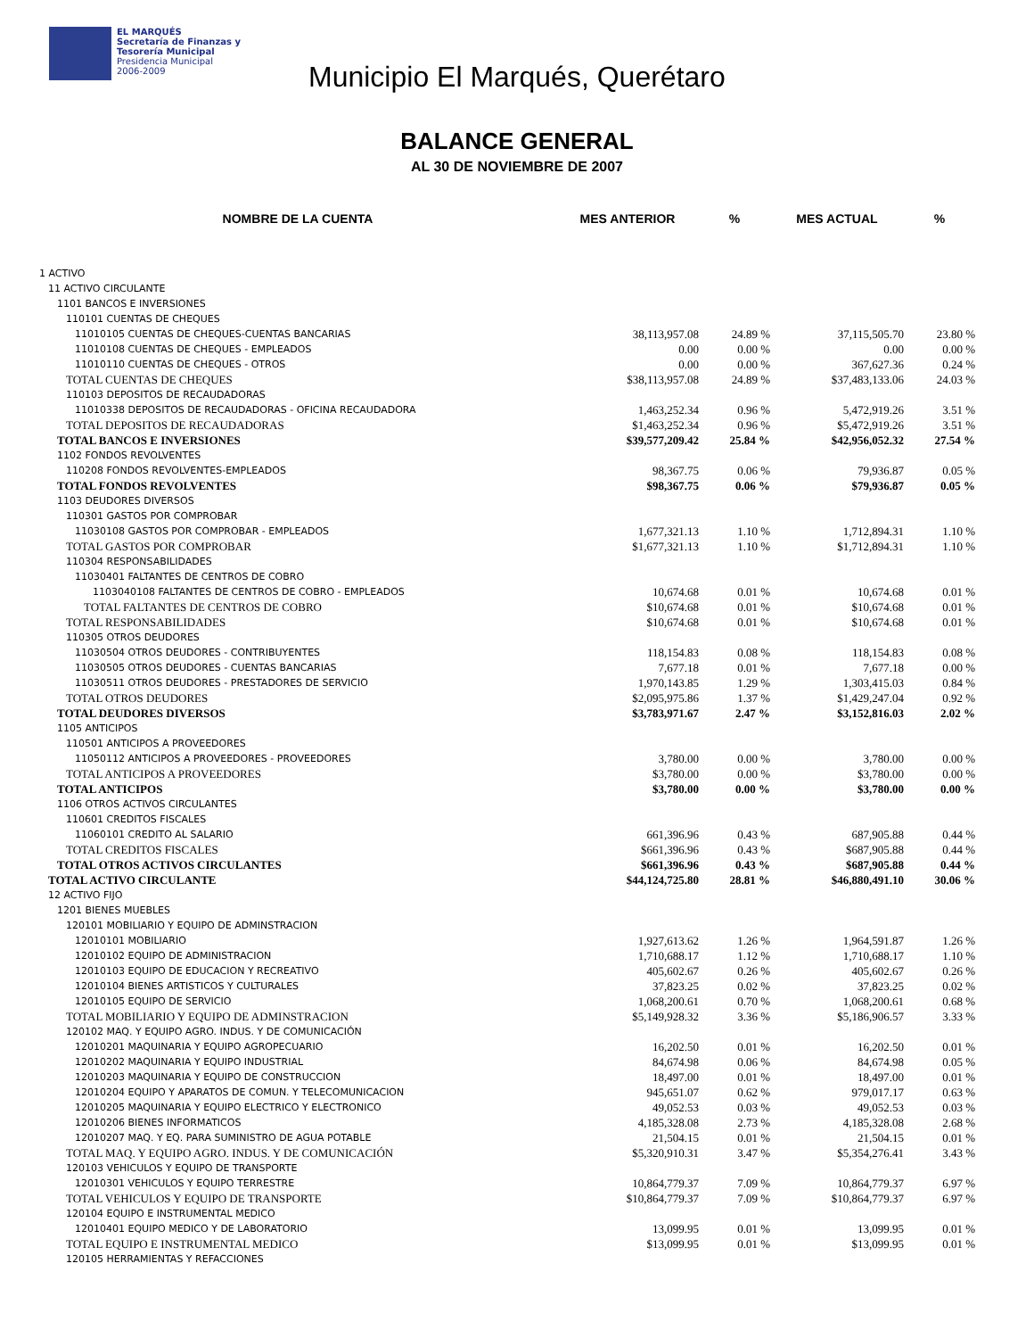EL MARQUÉS
Secretaría de Finanzas y
Tesorería Municipal
Presidencia Municipal
2006-2009
Municipio El Marqués, Querétaro
BALANCE GENERAL
AL 30 DE NOVIEMBRE DE 2007
| NOMBRE DE LA CUENTA | MES ANTERIOR | % | MES ACTUAL | % |
| --- | --- | --- | --- | --- |
| 1 ACTIVO | | | | |
| 11 ACTIVO CIRCULANTE | | | | |
| 1101 BANCOS E INVERSIONES | | | | |
| 110101 CUENTAS DE CHEQUES | | | | |
| 11010105 CUENTAS DE CHEQUES-CUENTAS BANCARIAS | 38,113,957.08 | 24.89 % | 37,115,505.70 | 23.80 % |
| 11010108 CUENTAS DE CHEQUES - EMPLEADOS | 0.00 | 0.00 % | 0.00 | 0.00 % |
| 11010110 CUENTAS DE CHEQUES - OTROS | 0.00 | 0.00 % | 367,627.36 | 0.24 % |
| TOTAL CUENTAS DE CHEQUES | $38,113,957.08 | 24.89 % | $37,483,133.06 | 24.03 % |
| 110103 DEPOSITOS DE RECAUDADORAS | | | | |
| 11010338 DEPOSITOS DE RECAUDADORAS - OFICINA RECAUDADORA | 1,463,252.34 | 0.96 % | 5,472,919.26 | 3.51 % |
| TOTAL DEPOSITOS DE RECAUDADORAS | $1,463,252.34 | 0.96 % | $5,472,919.26 | 3.51 % |
| TOTAL BANCOS E INVERSIONES | $39,577,209.42 | 25.84 % | $42,956,052.32 | 27.54 % |
| 1102 FONDOS REVOLVENTES | | | | |
| 110208 FONDOS REVOLVENTES-EMPLEADOS | 98,367.75 | 0.06 % | 79,936.87 | 0.05 % |
| TOTAL FONDOS REVOLVENTES | $98,367.75 | 0.06 % | $79,936.87 | 0.05 % |
| 1103 DEUDORES DIVERSOS | | | | |
| 110301 GASTOS POR COMPROBAR | | | | |
| 11030108 GASTOS POR COMPROBAR - EMPLEADOS | 1,677,321.13 | 1.10 % | 1,712,894.31 | 1.10 % |
| TOTAL GASTOS POR COMPROBAR | $1,677,321.13 | 1.10 % | $1,712,894.31 | 1.10 % |
| 110304 RESPONSABILIDADES | | | | |
| 11030401 FALTANTES DE CENTROS DE COBRO | | | | |
| 1103040108 FALTANTES DE CENTROS DE COBRO - EMPLEADOS | 10,674.68 | 0.01 % | 10,674.68 | 0.01 % |
| TOTAL FALTANTES DE CENTROS DE COBRO | $10,674.68 | 0.01 % | $10,674.68 | 0.01 % |
| TOTAL RESPONSABILIDADES | $10,674.68 | 0.01 % | $10,674.68 | 0.01 % |
| 110305 OTROS DEUDORES | | | | |
| 11030504 OTROS DEUDORES - CONTRIBUYENTES | 118,154.83 | 0.08 % | 118,154.83 | 0.08 % |
| 11030505 OTROS DEUDORES - CUENTAS BANCARIAS | 7,677.18 | 0.01 % | 7,677.18 | 0.00 % |
| 11030511 OTROS DEUDORES - PRESTADORES DE SERVICIO | 1,970,143.85 | 1.29 % | 1,303,415.03 | 0.84 % |
| TOTAL OTROS DEUDORES | $2,095,975.86 | 1.37 % | $1,429,247.04 | 0.92 % |
| TOTAL DEUDORES DIVERSOS | $3,783,971.67 | 2.47 % | $3,152,816.03 | 2.02 % |
| 1105 ANTICIPOS | | | | |
| 110501 ANTICIPOS A PROVEEDORES | | | | |
| 11050112 ANTICIPOS A PROVEEDORES - PROVEEDORES | 3,780.00 | 0.00 % | 3,780.00 | 0.00 % |
| TOTAL ANTICIPOS A PROVEEDORES | $3,780.00 | 0.00 % | $3,780.00 | 0.00 % |
| TOTAL ANTICIPOS | $3,780.00 | 0.00 % | $3,780.00 | 0.00 % |
| 1106 OTROS ACTIVOS CIRCULANTES | | | | |
| 110601 CREDITOS FISCALES | | | | |
| 11060101 CREDITO AL SALARIO | 661,396.96 | 0.43 % | 687,905.88 | 0.44 % |
| TOTAL CREDITOS FISCALES | $661,396.96 | 0.43 % | $687,905.88 | 0.44 % |
| TOTAL OTROS ACTIVOS CIRCULANTES | $661,396.96 | 0.43 % | $687,905.88 | 0.44 % |
| TOTAL ACTIVO CIRCULANTE | $44,124,725.80 | 28.81 % | $46,880,491.10 | 30.06 % |
| 12 ACTIVO FIJO | | | | |
| 1201 BIENES MUEBLES | | | | |
| 120101 MOBILIARIO Y EQUIPO DE ADMINSTRACION | | | | |
| 12010101 MOBILIARIO | 1,927,613.62 | 1.26 % | 1,964,591.87 | 1.26 % |
| 12010102 EQUIPO DE ADMINISTRACION | 1,710,688.17 | 1.12 % | 1,710,688.17 | 1.10 % |
| 12010103 EQUIPO DE EDUCACION Y RECREATIVO | 405,602.67 | 0.26 % | 405,602.67 | 0.26 % |
| 12010104 BIENES ARTISTICOS Y CULTURALES | 37,823.25 | 0.02 % | 37,823.25 | 0.02 % |
| 12010105 EQUIPO DE SERVICIO | 1,068,200.61 | 0.70 % | 1,068,200.61 | 0.68 % |
| TOTAL MOBILIARIO Y EQUIPO DE ADMINSTRACION | $5,149,928.32 | 3.36 % | $5,186,906.57 | 3.33 % |
| 120102 MAQ. Y EQUIPO AGRO. INDUS. Y DE COMUNICACIÓN | | | | |
| 12010201 MAQUINARIA Y EQUIPO AGROPECUARIO | 16,202.50 | 0.01 % | 16,202.50 | 0.01 % |
| 12010202 MAQUINARIA Y EQUIPO INDUSTRIAL | 84,674.98 | 0.06 % | 84,674.98 | 0.05 % |
| 12010203 MAQUINARIA Y EQUIPO DE CONSTRUCCION | 18,497.00 | 0.01 % | 18,497.00 | 0.01 % |
| 12010204 EQUIPO Y APARATOS DE COMUN. Y TELECOMUNICACION | 945,651.07 | 0.62 % | 979,017.17 | 0.63 % |
| 12010205 MAQUINARIA Y EQUIPO ELECTRICO Y ELECTRONICO | 49,052.53 | 0.03 % | 49,052.53 | 0.03 % |
| 12010206 BIENES INFORMATICOS | 4,185,328.08 | 2.73 % | 4,185,328.08 | 2.68 % |
| 12010207 MAQ. Y EQ. PARA SUMINISTRO DE AGUA POTABLE | 21,504.15 | 0.01 % | 21,504.15 | 0.01 % |
| TOTAL MAQ. Y EQUIPO AGRO. INDUS. Y DE COMUNICACIÓN | $5,320,910.31 | 3.47 % | $5,354,276.41 | 3.43 % |
| 120103 VEHICULOS Y EQUIPO DE TRANSPORTE | | | | |
| 12010301 VEHICULOS Y EQUIPO TERRESTRE | 10,864,779.37 | 7.09 % | 10,864,779.37 | 6.97 % |
| TOTAL VEHICULOS Y EQUIPO DE TRANSPORTE | $10,864,779.37 | 7.09 % | $10,864,779.37 | 6.97 % |
| 120104 EQUIPO E INSTRUMENTAL MEDICO | | | | |
| 12010401 EQUIPO MEDICO Y DE LABORATORIO | 13,099.95 | 0.01 % | 13,099.95 | 0.01 % |
| TOTAL EQUIPO E INSTRUMENTAL MEDICO | $13,099.95 | 0.01 % | $13,099.95 | 0.01 % |
| 120105 HERRAMIENTAS Y REFACCIONES | | | | |